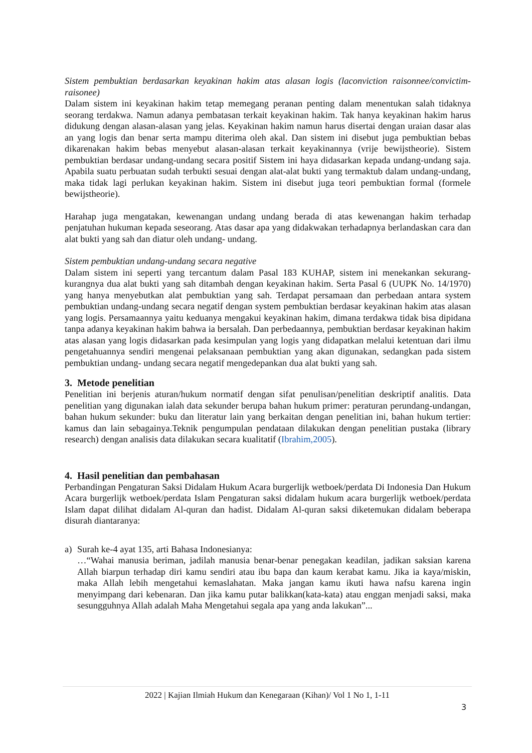Sistem pembuktian berdasarkan keyakinan hakim atas alasan logis (laconviction raisonnee/convictim-raisonee)
Dalam sistem ini keyakinan hakim tetap memegang peranan penting dalam menentukan salah tidaknya seorang terdakwa. Namun adanya pembatasan terkait keyakinan hakim. Tak hanya keyakinan hakim harus didukung dengan alasan-alasan yang jelas. Keyakinan hakim namun harus disertai dengan uraian dasar alas an yang logis dan benar serta mampu diterima oleh akal. Dan sistem ini disebut juga pembuktian bebas dikarenakan hakim bebas menyebut alasan-alasan terkait keyakinannya (vrije bewijstheorie). Sistem pembuktian berdasar undang-undang secara positif Sistem ini haya didasarkan kepada undang-undang saja. Apabila suatu perbuatan sudah terbukti sesuai dengan alat-alat bukti yang termaktub dalam undang-undang, maka tidak lagi perlukan keyakinan hakim. Sistem ini disebut juga teori pembuktian formal (formele bewijstheorie).
Harahap juga mengatakan, kewenangan undang undang berada di atas kewenangan hakim terhadap penjatuhan hukuman kepada seseorang. Atas dasar apa yang didakwakan terhadapnya berlandaskan cara dan alat bukti yang sah dan diatur oleh undang- undang.
Sistem pembuktian undang-undang secara negative
Dalam sistem ini seperti yang tercantum dalam Pasal 183 KUHAP, sistem ini menekankan sekurang-kurangnya dua alat bukti yang sah ditambah dengan keyakinan hakim. Serta Pasal 6 (UUPK No. 14/1970) yang hanya menyebutkan alat pembuktian yang sah. Terdapat persamaan dan perbedaan antara system pembuktian undang-undang secara negatif dengan system pembuktian berdasar keyakinan hakim atas alasan yang logis. Persamaannya yaitu keduanya mengakui keyakinan hakim, dimana terdakwa tidak bisa dipidana tanpa adanya keyakinan hakim bahwa ia bersalah. Dan perbedaannya, pembuktian berdasar keyakinan hakim atas alasan yang logis didasarkan pada kesimpulan yang logis yang didapatkan melalui ketentuan dari ilmu pengetahuannya sendiri mengenai pelaksanaan pembuktian yang akan digunakan, sedangkan pada sistem pembuktian undang- undang secara negatif mengedepankan dua alat bukti yang sah.
3. Metode penelitian
Penelitian ini berjenis aturan/hukum normatif dengan sifat penulisan/penelitian deskriptif analitis. Data penelitian yang digunakan ialah data sekunder berupa bahan hukum primer: peraturan perundang-undangan, bahan hukum sekunder: buku dan literatur lain yang berkaitan dengan penelitian ini, bahan hukum tertier: kamus dan lain sebagainya.Teknik pengumpulan pendataan dilakukan dengan penelitian pustaka (library research) dengan analisis data dilakukan secara kualitatif (Ibrahim,2005).
4. Hasil penelitian dan pembahasan
Perbandingan Pengaturan Saksi Didalam Hukum Acara burgerlijk wetboek/perdata Di Indonesia Dan Hukum Acara burgerlijk wetboek/perdata Islam Pengaturan saksi didalam hukum acara burgerlijk wetboek/perdata Islam dapat dilihat didalam Al-quran dan hadist. Didalam Al-quran saksi diketemukan didalam beberapa disurah diantaranya:
a) Surah ke-4 ayat 135, arti Bahasa Indonesianya:
…“Wahai manusia beriman, jadilah manusia benar-benar penegakan keadilan, jadikan saksian karena Allah biarpun terhadap diri kamu sendiri atau ibu bapa dan kaum kerabat kamu. Jika ia kaya/miskin, maka Allah lebih mengetahui kemaslahatan. Maka jangan kamu ikuti hawa nafsu karena ingin menyimpang dari kebenaran. Dan jika kamu putar balikkan(kata-kata) atau enggan menjadi saksi, maka sesungguhnya Allah adalah Maha Mengetahui segala apa yang anda lakukan”...
2022 | Kajian Ilmiah Hukum dan Kenegaraan (Kihan)/ Vol 1 No 1, 1-11
3